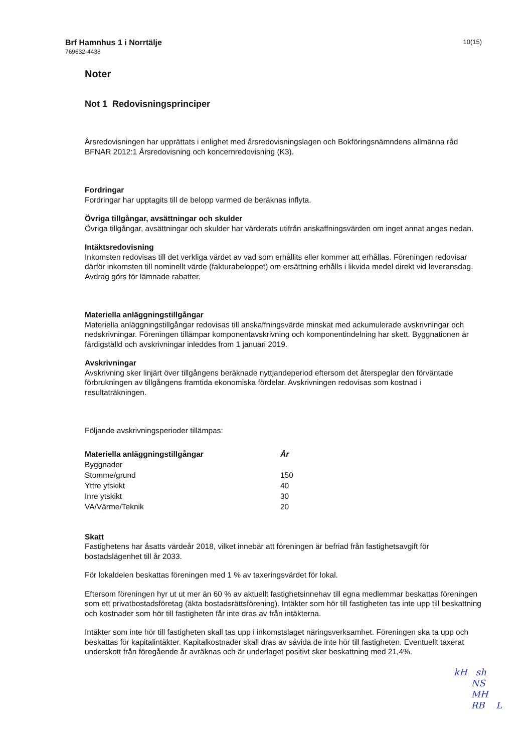Brf Hamnhus 1 i Norrtälje
769632-4438
10(15)
Noter
Not 1 Redovisningsprinciper
Årsredovisningen har upprättats i enlighet med årsredovisningslagen och Bokföringsnämndens allmänna råd BFNAR 2012:1 Årsredovisning och koncernredovisning (K3).
Fordringar
Fordringar har upptagits till de belopp varmed de beräknas inflyta.
Övriga tillgångar, avsättningar och skulder
Övriga tillgångar, avsättningar och skulder har värderats utifrån anskaffningsvärden om inget annat anges nedan.
Intäktsredovisning
Inkomsten redovisas till det verkliga värdet av vad som erhållits eller kommer att erhållas. Föreningen redovisar därför inkomsten till nominellt värde (fakturabeloppet) om ersättning erhålls i likvida medel direkt vid leveransdag. Avdrag görs för lämnade rabatter.
Materiella anläggningstillgångar
Materiella anläggningstillgångar redovisas till anskaffningsvärde minskat med ackumulerade avskrivningar och nedskrivningar. Föreningen tillämpar komponentavskrivning och komponentindelning har skett. Byggnationen är färdigställd och avskrivningar inleddes from 1 januari 2019.
Avskrivningar
Avskrivning sker linjärt över tillgångens beräknade nyttjandeperiod eftersom det återspeglar den förväntade förbrukningen av tillgångens framtida ekonomiska fördelar. Avskrivningen redovisas som kostnad i resultaträkningen.
Följande avskrivningsperioder tillämpas:
| Materiella anläggningstillgångar | År |
| --- | --- |
| Byggnader | |
| Stomme/grund | 150 |
| Yttre ytskikt | 40 |
| Inre ytskikt | 30 |
| VA/Värme/Teknik | 20 |
Skatt
Fastighetens har åsatts värdeår 2018, vilket innebär att föreningen är befriad från fastighetsavgift för bostadslägenhet till år 2033.
För lokaldelen beskattas föreningen med 1 % av taxeringsvärdet för lokal.
Eftersom föreningen hyr ut ut mer än 60 % av aktuellt fastighetsinnehav till egna medlemmar beskattas föreningen som ett privatbostadsföretag (äkta bostadsrättsförening). Intäkter som hör till fastigheten tas inte upp till beskattning och kostnader som hör till fastigheten får inte dras av från intäkterna.
Intäkter som inte hör till fastigheten skall tas upp i inkomstslaget näringsverksamhet. Föreningen ska ta upp och beskattas för kapitalintäkter. Kapitalkostnader skall dras av såvida de inte hör till fastigheten. Eventuellt taxerat underskott från föregående år avräknas och är underlaget positivt sker beskattning med 21,4%.
kH sh
NS
MH
RB L